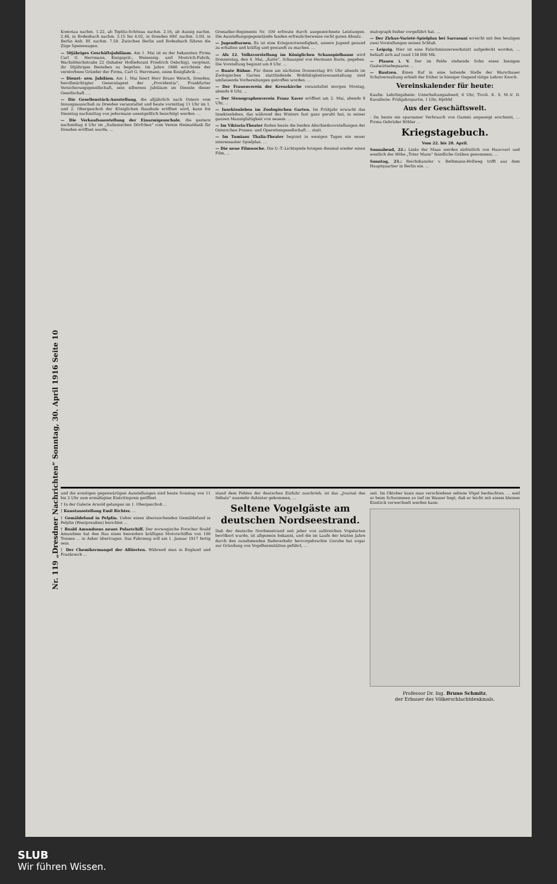Nr. 119 „Dresdner Nachrichten“ Sonntag, 30. April 1916 Seite 10
Komotau nachm. 1.22, ab Teplitz-Schönau nachm. 2.16, ab Aussig nachm. 2.46, in Bodenbach nachm. 3.15 bis 4.02, in Dresden Hbf. nachm. 5.00, in Berlin Anh. Bf. nachm. 7.50. Zwischen Berlin und Bodenbach führen die Züge Speisewagen.
— 50jähriges Geschäftsjubiläum. Am 1. Mai ist es der bekannten Firma Carl G. Herrmann, Essigsprit-, Weinessig- und Mostrich-Fabrik, Wachsbleichstraße 22 (Inhaber Hoflieferant Friedrich Oelschig), vergönnt, ihr 50jähriges Bestehen zu begehen. Im Jahre 1866 errichtete der verstorbene Gründer der Firma, Carl G. Herrmann, seine Essigfabrik ...
— Dienst- usw. Jubiläen. Am 1. Mai feiert Herr Bruno Weisch, Dresden, bevollmächtigter Generalagent der „Providentia“, Frankfurter Versicherungsgesellschaft, sein silbernes Jubiläum im Dienste dieser Gesellschaft. ...
— Die Gesellenstück-Ausstellung, die alljährlich nach Ostern vom Innungsausschuß zu Dresden veranstaltet und heute vormittag 11 Uhr im 1. und 2. Obergeschoß der Königlichen Baushule eröffnet wird, kann bis Dienstag nachmittag von jedermann unentgeltlich besichtigt werden. ...
— Die Verkaufsausstellung der Einarmigenschule, die gestern nachmittag 4 Uhr im „Italienischen Dörfchen“ vom Verein Heimatdank für Dresden eröffnet wurde, ...
Grenadier-Regiments Nr. 100 erfreute durch ausgezeichnete Leistungen. Die Ausstellungsgegenstände fanden erfreulicherweise recht guten Absatz.
— Jugendturnen. Es ist eine Kriegsnotwendigkeit, unsere Jugend gesund zu erhalten und kräftig und gewandt zu machen. ...
— Als 12. Volksvorstellung im Königlichen Schauspielhause wird Donnerstag, den 4. Mai, „Katte“, Schauspiel von Hermann Burte, gegeben. Die Vorstellung beginnt um 8 Uhr. ...
— Bunte Bühne. Für diese am nächsten Donnerstag 8½ Uhr abends im Zoologischen Garten stattfindende Wohltätigkeitsveranstaltung sind umfassende Vorbereitungen getroffen worden. ...
— Der Frauenverein der Kreuzkirche veranstaltet morgen Montag, abends 8 Uhr, ...
— Der Stenographenverein Franz Xaver eröffnet am 2. Mai, abends 8 Uhr, ...
— Insektenleben im Zoologischen Garten. Im Frühjahr erwacht das Insektenleben, das während des Winters fast ganz geruht hat, in seiner ganzen Mannigfaltigkeit von neuem. ...
— Im Viktoria-Theater finden heute die beiden Abschiedsvorstellungen der Osterschen Possen- und Operettengesellschaft ... statt.
— Im Tumians Thalia-Theater beginnt in wenigen Tagen ein neuer interessanter Spielplan. ...
— Die neue Filmwoche. Die U.-T.-Lichtspiele bringen diesmal wieder einen Film, ...
matograph bisher vorgeführt hat. ...
— Der Zirkus-Varieté-Spielplan bei Sarrasani erreicht mit den heutigen zwei Vorstellungen seinen Schluß.
— Leipzig. Hier ist eine Falschmünzerwerkstatt aufgedeckt worden, ... beläuft sich auf rund 138 000 Mk.
— Plauen i. V. Der im Felde stehende Sohn eines hiesigen Gastwirtsehepaares ...
— Bautzen. Einen Ruf in eine leitende Stelle der Warschauer Schulverwaltung erhielt der früher in hiesiger Gegend tätige Lehrer Knoch.
Vereinskalender für heute:
Kaufm. Lehrlingsheim: Unterhaltungsabend, 6 Uhr, Tivoli. K. S. M.-V. D. Kavallerie: Frühjahrspartie, 1 Uhr, Hptbhf.
Aus der Geschäftswelt.
: Da heute ein sparsamer Verbrauch von Gummi angezeigt erscheint, ... Firma Gebrüder Böhler ...
Kriegstagebuch.
Vom 22. bis 28. April.
Sonnabend, 22.: Links der Maas werden südöstlich von Haucourt und westlich der Höhe „Toter Mann“ feindliche Gräben genommen; ...
Sonntag, 23.: Reichskanzler v. Bethmann-Hollweg trifft aus dem Hauptquartier in Berlin ein. ...
und die sonstigen gegenwärtigen Ausstellungen sind heute Sonntag von 11 bis 2 Uhr zum ermäßigten Eintrittspreis geöffnet.
† In der Galerie Arnold gelangen im 1. Obergeschoß ...
† Kunstausstellung Emil Richter. ...
† Gemäldefund in Pelplin. Ueber einen überraschenden Gemäldefund in Pelplin (Westpreußen) berichtet ...
† Roald Amundsens neues Polarschiff. Der norwegische Forscher Roald Amundsen hat den Bau eines besonders kräftigen Motorschiffes von 100 Tonnen ... in Asker übertragen. Das Fahrzeug soll am 1. Januar 1917 fertig sein.
† Der Chemikermangel der Alliierten. Während man in England und Frankreich ...
stand dem Fehlen der deutschen Einfuhr zuschrieb, ist das „Journal des Débats“ nunmehr dahinter gekommen, ...
Seltene Vogelgäste am deutschen Nordseestrand.
Daß der deutsche Nordseestrand seit jeher von zahlreichen Vogelarten bevölkert wurde, ist allgemein bekannt, und die im Laufe der letzten Jahre durch den zunehmenden Badeverkehr hervorgebrachte Unruhe hat sogar zur Gründung von Vogelheimstätten geführt, ...
zeit. Im Oktober kann man verschiedene seltene Vögel beobachten. ... weil er beim Schwimmen so tief im Wasser liegt, daß er leicht mit einem kleinen Eisstück verwechselt werden kann.
Professor Dr. Ing. Bruno Schmitz,
der Erbauer des Völkerschlachtdenkmals.
SLUB
Wir führen Wissen.